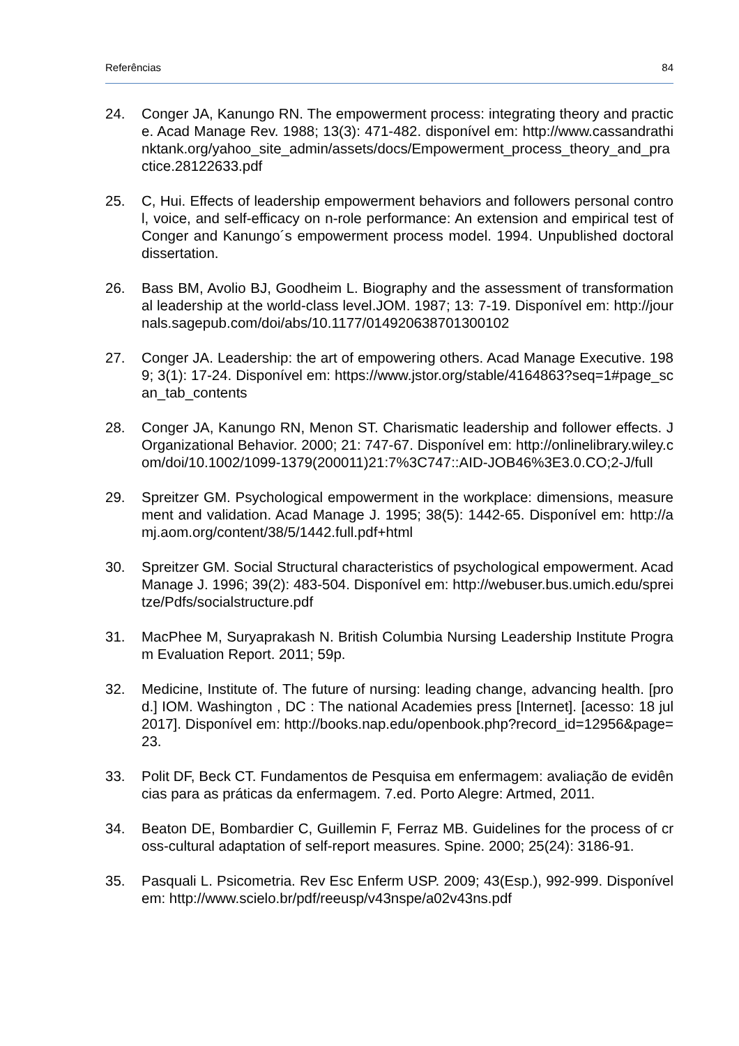Referências 84
24. Conger JA, Kanungo RN. The empowerment process: integrating theory and practice. Acad Manage Rev. 1988; 13(3): 471-482. disponível em: http://www.cassandrathinktank.org/yahoo_site_admin/assets/docs/Empowerment_process_theory_and_practice.28122633.pdf
25. C, Hui. Effects of leadership empowerment behaviors and followers personal control, voice, and self-efficacy on n-role performance: An extension and empirical test of Conger and Kanungo´s empowerment process model. 1994. Unpublished doctoral dissertation.
26. Bass BM, Avolio BJ, Goodheim L. Biography and the assessment of transformational leadership at the world-class level.JOM. 1987; 13: 7-19. Disponível em: http://journals.sagepub.com/doi/abs/10.1177/014920638701300102
27. Conger JA. Leadership: the art of empowering others. Acad Manage Executive. 1989; 3(1): 17-24. Disponível em: https://www.jstor.org/stable/4164863?seq=1#page_scan_tab_contents
28. Conger JA, Kanungo RN, Menon ST. Charismatic leadership and follower effects. J Organizational Behavior. 2000; 21: 747-67. Disponível em: http://onlinelibrary.wiley.com/doi/10.1002/1099-1379(200011)21:7%3C747::AID-JOB46%3E3.0.CO;2-J/full
29. Spreitzer GM. Psychological empowerment in the workplace: dimensions, measurement and validation. Acad Manage J. 1995; 38(5): 1442-65. Disponível em: http://amj.aom.org/content/38/5/1442.full.pdf+html
30. Spreitzer GM. Social Structural characteristics of psychological empowerment. Acad Manage J. 1996; 39(2): 483-504. Disponível em: http://webuser.bus.umich.edu/spreitze/Pdfs/socialstructure.pdf
31. MacPhee M, Suryaprakash N. British Columbia Nursing Leadership Institute Program Evaluation Report. 2011; 59p.
32. Medicine, Institute of. The future of nursing: leading change, advancing health. [prod.] IOM. Washington , DC : The national Academies press [Internet]. [acesso: 18 jul 2017]. Disponível em: http://books.nap.edu/openbook.php?record_id=12956&page=23.
33. Polit DF, Beck CT. Fundamentos de Pesquisa em enfermagem: avaliação de evidências para as práticas da enfermagem. 7.ed. Porto Alegre: Artmed, 2011.
34. Beaton DE, Bombardier C, Guillemin F, Ferraz MB. Guidelines for the process of cross-cultural adaptation of self-report measures. Spine. 2000; 25(24): 3186-91.
35. Pasquali L. Psicometria. Rev Esc Enferm USP. 2009; 43(Esp.), 992-999. Disponível em: http://www.scielo.br/pdf/reeusp/v43nspe/a02v43ns.pdf